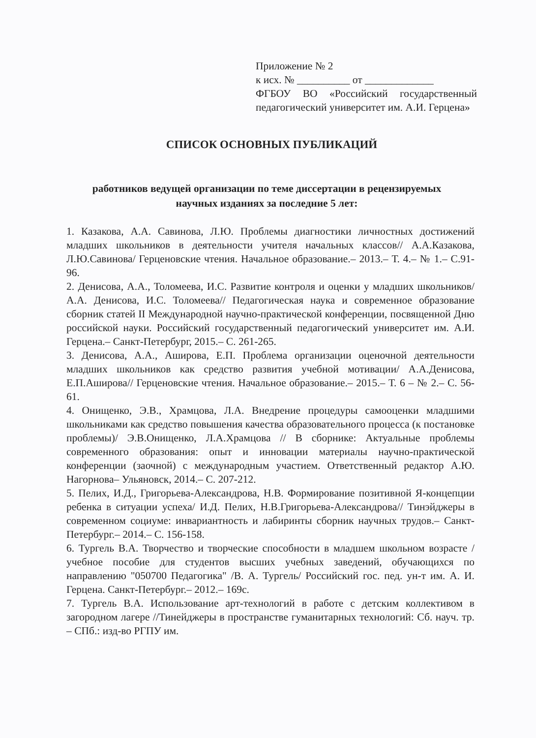Приложение № 2
к исх. № __________ от _____________
ФГБОУ ВО «Российский государственный педагогический университет им. А.И. Герцена»
СПИСОК ОСНОВНЫХ ПУБЛИКАЦИЙ
работников ведущей организации по теме диссертации в рецензируемых
научных изданиях за последние 5 лет:
1. Казакова, А.А. Савинова, Л.Ю. Проблемы диагностики личностных достижений младших школьников в деятельности учителя начальных классов// А.А.Казакова, Л.Ю.Савинова/ Герценовские чтения. Начальное образование.– 2013.– Т. 4.– № 1.– С.91-96.
2. Денисова, А.А., Толомеева, И.С. Развитие контроля и оценки у младших школьников/А.А. Денисова, И.С. Толомеева// Педагогическая наука и современное образование сборник статей II Международной научно-практической конференции, посвященной Дню российской науки. Российский государственный педагогический университет им. А.И. Герцена.– Санкт-Петербург, 2015.– С. 261-265.
3. Денисова, А.А., Аширова, Е.П. Проблема организации оценочной деятельности младших школьников как средство развития учебной мотивации/ А.А.Денисова, Е.П.Аширова// Герценовские чтения. Начальное образование.– 2015.– Т. 6 – № 2.– С. 56-61.
4. Онищенко, Э.В., Храмцова, Л.А. Внедрение процедуры самооценки младшими школьниками как средство повышения качества образовательного процесса (к постановке проблемы)/ Э.В.Онищенко, Л.А.Храмцова // В сборнике: Актуальные проблемы современного образования: опыт и инновации материалы научно-практической конференции (заочной) с международным участием. Ответственный редактор А.Ю. Нагорнова– Ульяновск, 2014.– С. 207-212.
5. Пелих, И.Д., Григорьева-Александрова, Н.В. Формирование позитивной Я-концепции ребенка в ситуации успеха/ И.Д. Пелих, Н.В.Григорьева-Александрова// Тинэйджеры в современном социуме: инвариантность и лабиринты сборник научных трудов.– Санкт-Петербург.– 2014.– С. 156-158.
6. Тургель В.А. Творчество и творческие способности в младшем школьном возрасте / учебное пособие для студентов высших учебных заведений, обучающихся по направлению "050700 Педагогика" /В. А. Тургель/ Российский гос. пед. ун-т им. А. И. Герцена. Санкт-Петербург.– 2012.– 169с.
7. Тургель В.А. Использование арт-технологий в работе с детским коллективом в загородном лагере //Тинейджеры в пространстве гуманитарных технологий: Сб. науч. тр. – СПб.: изд-во РГПУ им.